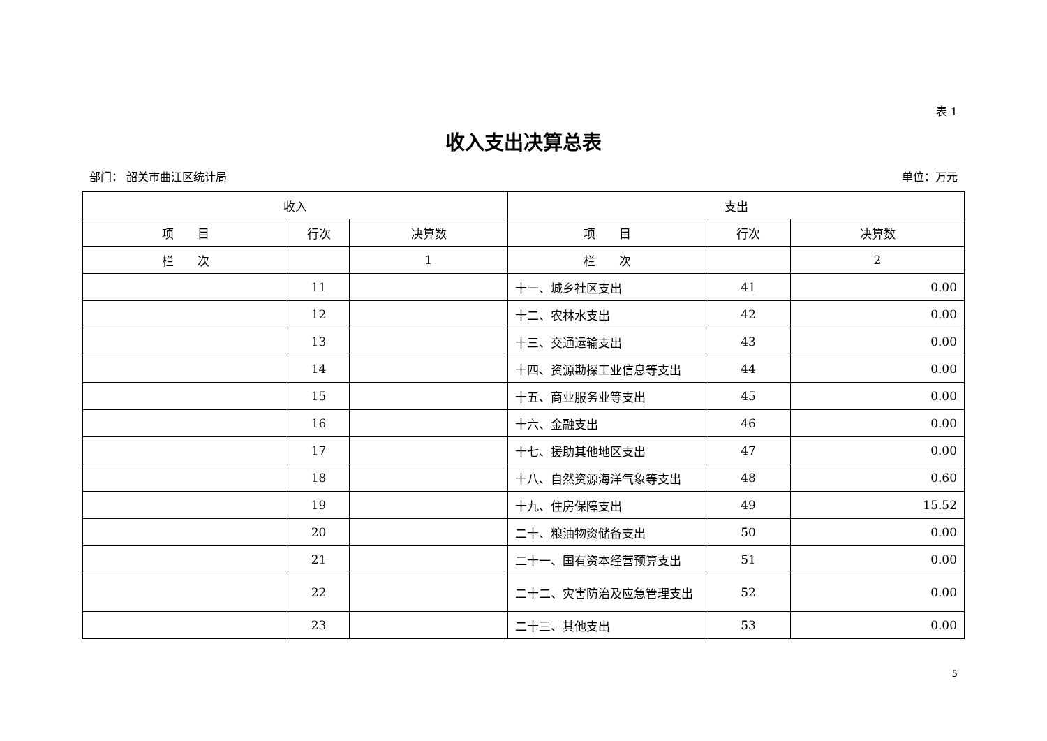表 1
收入支出决算总表
部门： 韶关市曲江区统计局 单位：万元
| 收入 | | | 支出 | | |
| --- | --- | --- | --- | --- | --- |
| 项 目 | 行次 | 决算数 | 项 目 | 行次 | 决算数 |
| 栏 次 | | 1 | 栏 次 | | 2 |
| | 11 | | 十一、城乡社区支出 | 41 | 0.00 |
| | 12 | | 十二、农林水支出 | 42 | 0.00 |
| | 13 | | 十三、交通运输支出 | 43 | 0.00 |
| | 14 | | 十四、资源勘探工业信息等支出 | 44 | 0.00 |
| | 15 | | 十五、商业服务业等支出 | 45 | 0.00 |
| | 16 | | 十六、金融支出 | 46 | 0.00 |
| | 17 | | 十七、援助其他地区支出 | 47 | 0.00 |
| | 18 | | 十八、自然资源海洋气象等支出 | 48 | 0.60 |
| | 19 | | 十九、住房保障支出 | 49 | 15.52 |
| | 20 | | 二十、粮油物资储备支出 | 50 | 0.00 |
| | 21 | | 二十一、国有资本经营预算支出 | 51 | 0.00 |
| | 22 | | 二十二、灾害防治及应急管理支出 | 52 | 0.00 |
| | 23 | | 二十三、其他支出 | 53 | 0.00 |
5